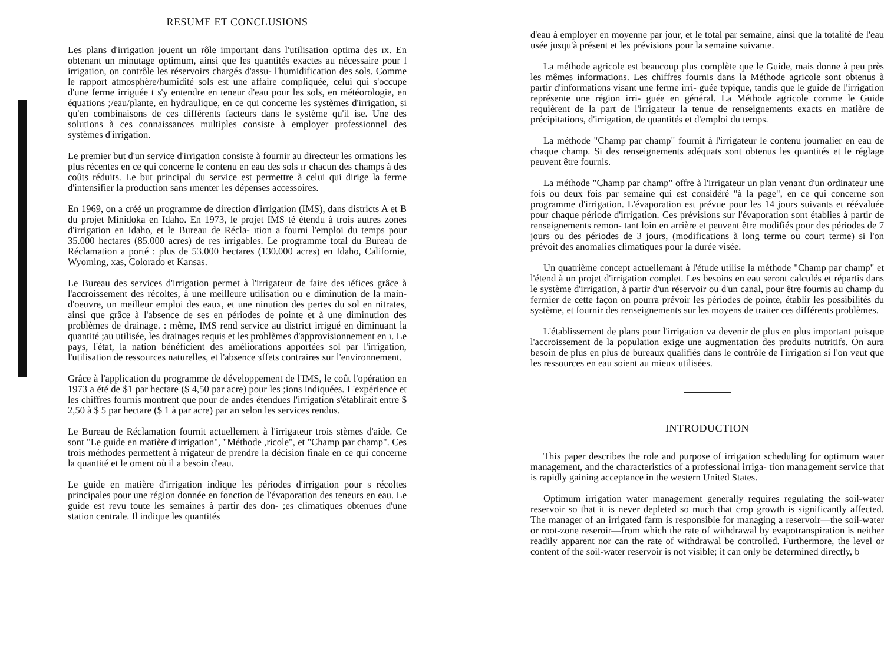RESUME ET CONCLUSIONS
Les plans d'irrigation jouent un rôle important dans l'utilisation optima des ıx. En obtenant un minutage optimum, ainsi que les quantités exactes au nécessaire pour l irrigation, on contrôle les réservoirs chargés d'assu- l'humidification des sols. Comme le rapport atmosphère/humidité sols est une affaire compliquée, celui qui s'occupe d'une ferme irriguée t s'y entendre en teneur d'eau pour les sols, en météorologie, en équations ;/eau/plante, en hydraulique, en ce qui concerne les systèmes d'irrigation, si qu'en combinaisons de ces différents facteurs dans le système qu'il ise. Une des solutions à ces connaissances multiples consiste à employer professionnel des systèmes d'irrigation.
Le premier but d'un service d'irrigation consiste à fournir au directeur les ormations les plus récentes en ce qui concerne le contenu en eau des sols ır chacun des champs à des coûts réduits. Le but principal du service est permettre à celui qui dirige la ferme d'intensifier la production sans ımenter les dépenses accessoires.
En 1969, on a créé un programme de direction d'irrigation (IMS), dans districts A et B du projet Minidoka en Idaho. En 1973, le projet IMS té étendu à trois autres zones d'irrigation en Idaho, et le Bureau de Récla- ıtion a fourni l'emploi du temps pour 35.000 hectares (85.000 acres) de res irrigables. Le programme total du Bureau de Réclamation a porté : plus de 53.000 hectares (130.000 acres) en Idaho, Californie, Wyoming, xas, Colorado et Kansas.
Le Bureau des services d'irrigation permet à l'irrigateur de faire des ıéfices grâce à l'accroissement des récoltes, à une meilleure utilisation ou e diminution de la main-d'oeuvre, un meilleur emploi des eaux, et une ninution des pertes du sol en nitrates, ainsi que grâce à l'absence de ses en périodes de pointe et à une diminution des problèmes de drainage. : même, IMS rend service au district irrigué en diminuant la quantité ;au utilisée, les drainages requis et les problèmes d'approvisionnement en ı. Le pays, l'état, la nation bénéficient des améliorations apportées sol par l'irrigation, l'utilisation de ressources naturelles, et l'absence ɜffets contraires sur l'environnement.
Grâce à l'application du programme de développement de l'IMS, le coût l'opération en 1973 a été de $1 par hectare ($ 4,50 par acre) pour les ;ions indiquées. L'expérience et les chiffres fournis montrent que pour de andes étendues l'irrigation s'établirait entre $ 2,50 à $ 5 par hectare ($ 1 à par acre) par an selon les services rendus.
Le Bureau de Réclamation fournit actuellement à l'irrigateur trois stèmes d'aide. Ce sont "Le guide en matière d'irrigation", "Méthode ,ricole", et "Champ par champ". Ces trois méthodes permettent à rrigateur de prendre la décision finale en ce qui concerne la quantité et le oment où il a besoin d'eau.
Le guide en matière d'irrigation indique les périodes d'irrigation pour s récoltes principales pour une région donnée en fonction de l'évaporation des teneurs en eau. Le guide est revu toute les semaines à partir des don- ;es climatiques obtenues d'une station centrale. Il indique les quantités
d'eau à employer en moyenne par jour, et le total par semaine, ainsi que la totalité de l'eau usée jusqu'à présent et les prévisions pour la semaine suivante.
La méthode agricole est beaucoup plus complète que le Guide, mais donne à peu près les mêmes informations. Les chiffres fournis dans la Méthode agricole sont obtenus à partir d'informations visant une ferme irri- guée typique, tandis que le guide de l'irrigation représente une région irri- guée en général. La Méthode agricole comme le Guide requièrent de la part de l'irrigateur la tenue de renseignements exacts en matière de précipitations, d'irrigation, de quantités et d'emploi du temps.
La méthode "Champ par champ" fournit à l'irrigateur le contenu journalier en eau de chaque champ. Si des renseignements adéquats sont obtenus les quantités et le réglage peuvent être fournis.
La méthode "Champ par champ" offre à l'irrigateur un plan venant d'un ordinateur une fois ou deux fois par semaine qui est considéré "à la page", en ce qui concerne son programme d'irrigation. L'évaporation est prévue pour les 14 jours suivants et réévaluée pour chaque période d'irrigation. Ces prévisions sur l'évaporation sont établies à partir de renseignements remon- tant loin en arrière et peuvent être modifiés pour des périodes de 7 jours ou des périodes de 3 jours, (modifications à long terme ou court terme) si l'on prévoit des anomalies climatiques pour la durée visée.
Un quatrième concept actuellemant à l'étude utilise la méthode "Champ par champ" et l'étend à un projet d'irrigation complet. Les besoins en eau seront calculés et répartis dans le système d'irrigation, à partir d'un réservoir ou d'un canal, pour être fournis au champ du fermier de cette façon on pourra prévoir les périodes de pointe, établir les possibilités du système, et fournir des renseignements sur les moyens de traiter ces différents problèmes.
L'établissement de plans pour l'irrigation va devenir de plus en plus important puisque l'accroissement de la population exige une augmentation des produits nutritifs. On aura besoin de plus en plus de bureaux qualifiés dans le contrôle de l'irrigation si l'on veut que les ressources en eau soient au mieux utilisées.
INTRODUCTION
This paper describes the role and purpose of irrigation scheduling for optimum water management, and the characteristics of a professional irriga- tion management service that is rapidly gaining acceptance in the western United States.
Optimum irrigation water management generally requires regulating the soil-water reservoir so that it is never depleted so much that crop growth is significantly affected. The manager of an irrigated farm is responsible for managing a reservoir—the soil-water or root-zone reseroir—from which the rate of withdrawal by evapotranspiration is neither readily apparent nor can the rate of withdrawal be controlled. Furthermore, the level or content of the soil-water reservoir is not visible; it can only be determined directly, b